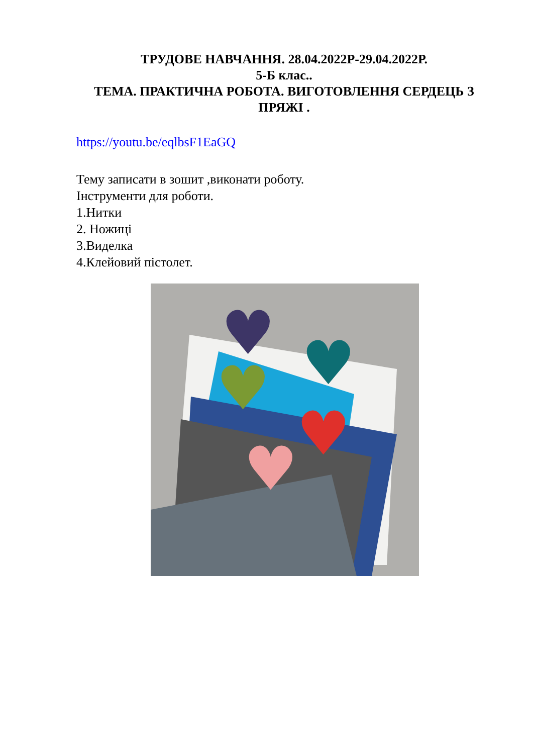ТРУДОВЕ НАВЧАННЯ. 28.04.2022Р-29.04.2022Р.
5-Б клас..
ТЕМА. ПРАКТИЧНА РОБОТА. ВИГОТОВЛЕННЯ СЕРДЕЦЬ З ПРЯЖІ .
https://youtu.be/eqlbsF1EaGQ
Тему записати в зошит ,виконати роботу.
Інструменти для роботи.
1.Нитки
2. Ножиці
3.Виделка
4.Клейовий пістолет.
♥
♥
♥
♥
♥